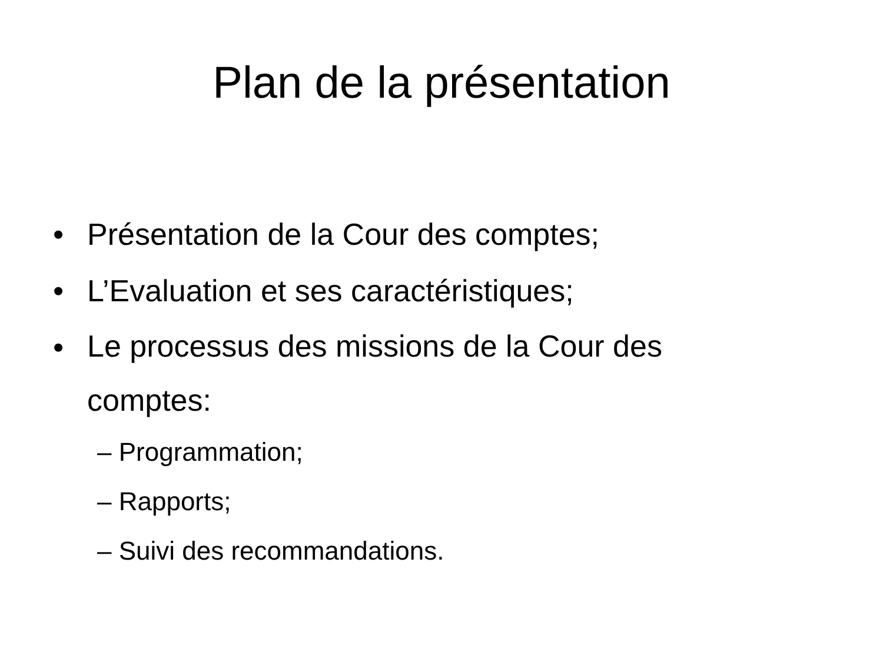Plan de la présentation
• Présentation de la Cour des comptes;
• L’Evaluation et ses caractéristiques;
• Le processus des missions de la Cour des comptes:
– Programmation;
– Rapports;
– Suivi des recommandations.